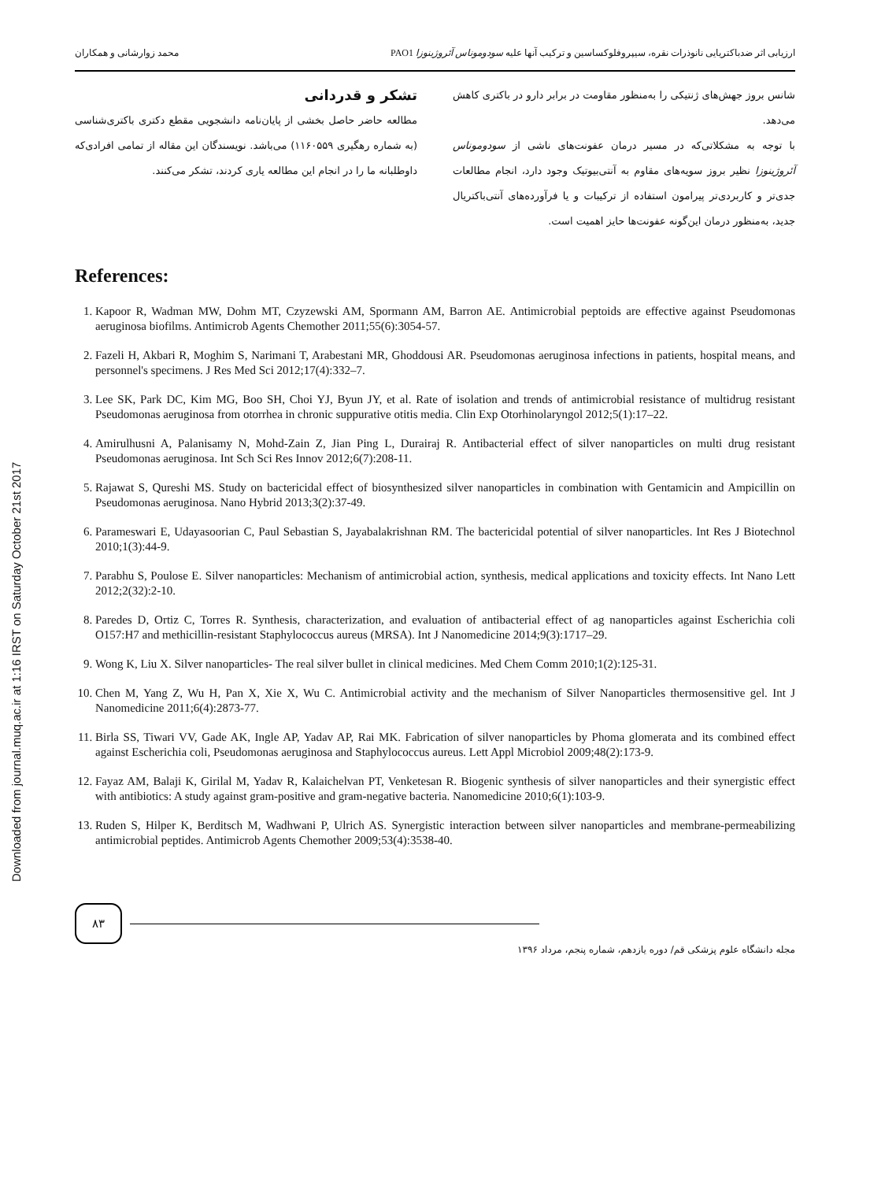Downloaded from journal.muq.ac.ir at 1:16 IRST on Saturday October 21st 2017
ارزیابی اثر ضدباکتریایی نانوذرات نقره، سیپروفلوکساسین و ترکیب آنها علیه سودوموناس آئروژینوزا PAO1 محمد زوارشانی و همکاران
شانس بروز جهش‌های ژنتیکی را به‌منظور مقاومت در برابر دارو در باکتری کاهش می‌دهد.
با توجه به مشکلاتی‌که در مسیر درمان عفونت‌های ناشی از سودوموناس آئروژینوزا نظیر بروز سویه‌های مقاوم به آنتی‌بیوتیک وجود دارد، انجام مطالعات جدی‌تر و کاربردی‌تر پیرامون استفاده از ترکیبات و یا فرآورده‌های آنتی‌باکتریال جدید، به‌منظور درمان این‌گونه عفونت‌ها حایز اهمیت است.
تشکر و قدردانی
مطالعه حاضر حاصل بخشی از پایان‌نامه دانشجویی مقطع دکتری باکتری‌شناسی (به شماره رهگیری ۱۱۶۰۵۵۹) می‌باشد. نویسندگان این مقاله از تمامی افرادی‌که داوطلبانه ما را در انجام این مطالعه یاری کردند، تشکر می‌کنند.
References:
1. Kapoor R, Wadman MW, Dohm MT, Czyzewski AM, Spormann AM, Barron AE. Antimicrobial peptoids are effective against Pseudomonas aeruginosa biofilms. Antimicrob Agents Chemother 2011;55(6):3054-57.
2. Fazeli H, Akbari R, Moghim S, Narimani T, Arabestani MR, Ghoddousi AR. Pseudomonas aeruginosa infections in patients, hospital means, and personnel's specimens. J Res Med Sci 2012;17(4):332–7.
3. Lee SK, Park DC, Kim MG, Boo SH, Choi YJ, Byun JY, et al. Rate of isolation and trends of antimicrobial resistance of multidrug resistant Pseudomonas aeruginosa from otorrhea in chronic suppurative otitis media. Clin Exp Otorhinolaryngol 2012;5(1):17–22.
4. Amirulhusni A, Palanisamy N, Mohd-Zain Z, Jian Ping L, Durairaj R. Antibacterial effect of silver nanoparticles on multi drug resistant Pseudomonas aeruginosa. Int Sch Sci Res Innov 2012;6(7):208-11.
5. Rajawat S, Qureshi MS. Study on bactericidal effect of biosynthesized silver nanoparticles in combination with Gentamicin and Ampicillin on Pseudomonas aeruginosa. Nano Hybrid 2013;3(2):37-49.
6. Parameswari E, Udayasoorian C, Paul Sebastian S, Jayabalakrishnan RM. The bactericidal potential of silver nanoparticles. Int Res J Biotechnol 2010;1(3):44-9.
7. Parabhu S, Poulose E. Silver nanoparticles: Mechanism of antimicrobial action, synthesis, medical applications and toxicity effects. Int Nano Lett 2012;2(32):2-10.
8. Paredes D, Ortiz C, Torres R. Synthesis, characterization, and evaluation of antibacterial effect of ag nanoparticles against Escherichia coli O157:H7 and methicillin-resistant Staphylococcus aureus (MRSA). Int J Nanomedicine 2014;9(3):1717–29.
9. Wong K, Liu X. Silver nanoparticles- The real silver bullet in clinical medicines. Med Chem Comm 2010;1(2):125-31.
10. Chen M, Yang Z, Wu H, Pan X, Xie X, Wu C. Antimicrobial activity and the mechanism of Silver Nanoparticles thermosensitive gel. Int J Nanomedicine 2011;6(4):2873-77.
11. Birla SS, Tiwari VV, Gade AK, Ingle AP, Yadav AP, Rai MK. Fabrication of silver nanoparticles by Phoma glomerata and its combined effect against Escherichia coli, Pseudomonas aeruginosa and Staphylococcus aureus. Lett Appl Microbiol 2009;48(2):173-9.
12. Fayaz AM, Balaji K, Girilal M, Yadav R, Kalaichelvan PT, Venketesan R. Biogenic synthesis of silver nanoparticles and their synergistic effect with antibiotics: A study against gram-positive and gram-negative bacteria. Nanomedicine 2010;6(1):103-9.
13. Ruden S, Hilper K, Berditsch M, Wadhwani P, Ulrich AS. Synergistic interaction between silver nanoparticles and membrane-permeabilizing antimicrobial peptides. Antimicrob Agents Chemother 2009;53(4):3538-40.
۸۳
مجله دانشگاه علوم پزشکی قم/ دوره یازدهم، شماره پنجم، مرداد ۱۳۹۶